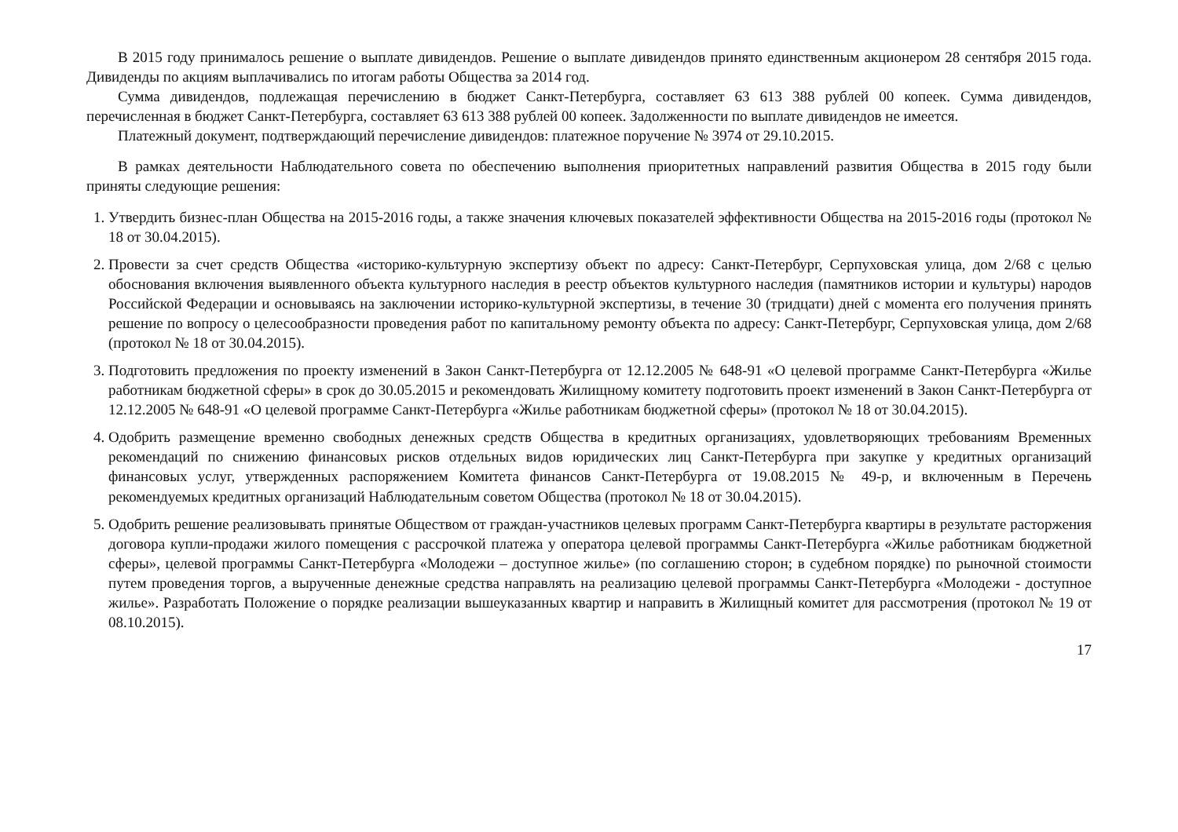В 2015 году принималось решение о выплате дивидендов. Решение о выплате дивидендов принято единственным акционером 28 сентября 2015 года. Дивиденды по акциям выплачивались по итогам работы Общества за 2014 год.
Сумма дивидендов, подлежащая перечислению в бюджет Санкт-Петербурга, составляет 63 613 388 рублей 00 копеек. Сумма дивидендов, перечисленная в бюджет Санкт-Петербурга, составляет 63 613 388 рублей 00 копеек. Задолженности по выплате дивидендов не имеется.
Платежный документ, подтверждающий перечисление дивидендов: платежное поручение № 3974 от 29.10.2015.
В рамках деятельности Наблюдательного совета по обеспечению выполнения приоритетных направлений развития Общества в 2015 году были приняты следующие решения:
1. Утвердить бизнес-план Общества на 2015-2016 годы, а также значения ключевых показателей эффективности Общества на 2015-2016 годы (протокол № 18 от 30.04.2015).
2. Провести за счет средств Общества «историко-культурную экспертизу объект по адресу: Санкт-Петербург, Серпуховская улица, дом 2/68 с целью обоснования включения выявленного объекта культурного наследия в реестр объектов культурного наследия (памятников истории и культуры) народов Российской Федерации и основываясь на заключении историко-культурной экспертизы, в течение 30 (тридцати) дней с момента его получения принять решение по вопросу о целесообразности проведения работ по капитальному ремонту объекта по адресу: Санкт-Петербург, Серпуховская улица, дом 2/68 (протокол № 18 от 30.04.2015).
3. Подготовить предложения по проекту изменений в Закон Санкт-Петербурга от 12.12.2005 № 648-91 «О целевой программе Санкт-Петербурга «Жилье работникам бюджетной сферы» в срок до 30.05.2015 и рекомендовать Жилищному комитету подготовить проект изменений в Закон Санкт-Петербурга от 12.12.2005 № 648-91 «О целевой программе Санкт-Петербурга «Жилье работникам бюджетной сферы» (протокол № 18 от 30.04.2015).
4. Одобрить размещение временно свободных денежных средств Общества в кредитных организациях, удовлетворяющих требованиям Временных рекомендаций по снижению финансовых рисков отдельных видов юридических лиц Санкт-Петербурга при закупке у кредитных организаций финансовых услуг, утвержденных распоряжением Комитета финансов Санкт-Петербурга от 19.08.2015 № 49-р, и включенным в Перечень рекомендуемых кредитных организаций Наблюдательным советом Общества (протокол № 18 от 30.04.2015).
5. Одобрить решение реализовывать принятые Обществом от граждан-участников целевых программ Санкт-Петербурга квартиры в результате расторжения договора купли-продажи жилого помещения с рассрочкой платежа у оператора целевой программы Санкт-Петербурга «Жилье работникам бюджетной сферы», целевой программы Санкт-Петербурга «Молодежи – доступное жилье» (по соглашению сторон; в судебном порядке) по рыночной стоимости путем проведения торгов, а вырученные денежные средства направлять на реализацию целевой программы Санкт-Петербурга «Молодежи - доступное жилье». Разработать Положение о порядке реализации вышеуказанных квартир и направить в Жилищный комитет для рассмотрения (протокол № 19 от 08.10.2015).
17